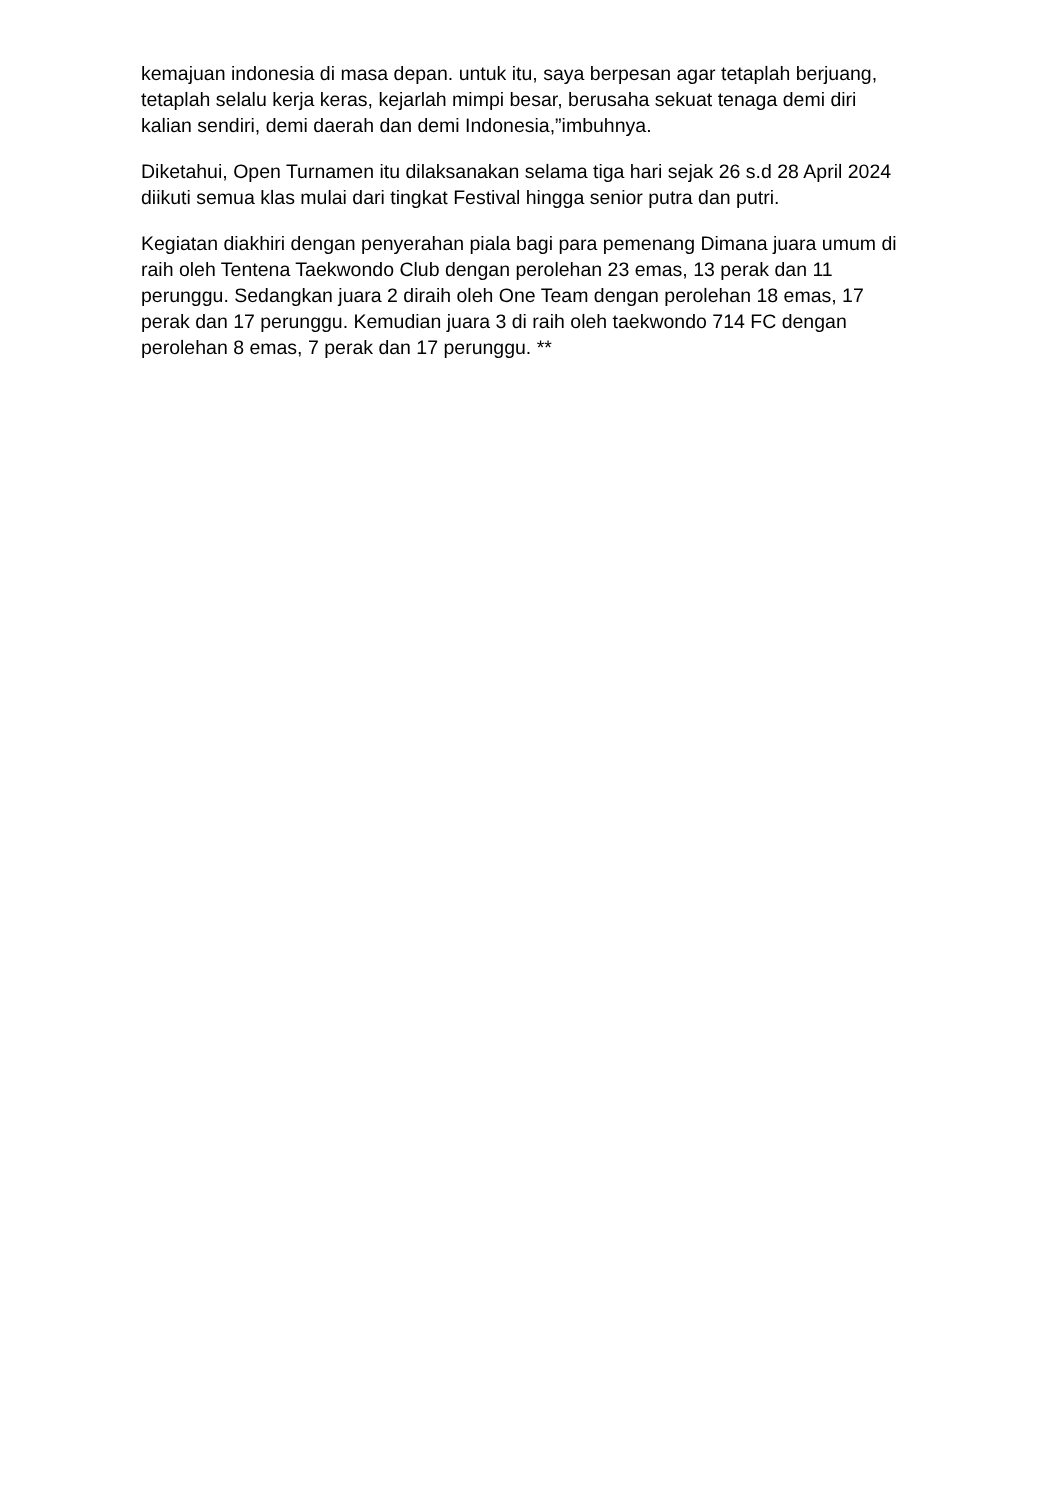kemajuan indonesia di masa depan. untuk itu, saya berpesan agar tetaplah berjuang, tetaplah selalu kerja keras, kejarlah mimpi besar, berusaha sekuat tenaga demi diri kalian sendiri, demi daerah dan demi Indonesia,”imbuhnya.
Diketahui, Open Turnamen itu dilaksanakan selama tiga hari sejak 26 s.d 28 April 2024 diikuti semua klas mulai dari tingkat Festival hingga senior putra dan putri.
Kegiatan diakhiri dengan penyerahan piala bagi para pemenang Dimana juara umum di raih oleh Tentena Taekwondo Club dengan perolehan 23 emas, 13 perak dan 11 perunggu. Sedangkan juara 2 diraih oleh One Team dengan perolehan 18 emas, 17 perak dan 17 perunggu. Kemudian juara 3 di raih oleh taekwondo 714 FC dengan perolehan 8 emas, 7 perak dan 17 perunggu. **